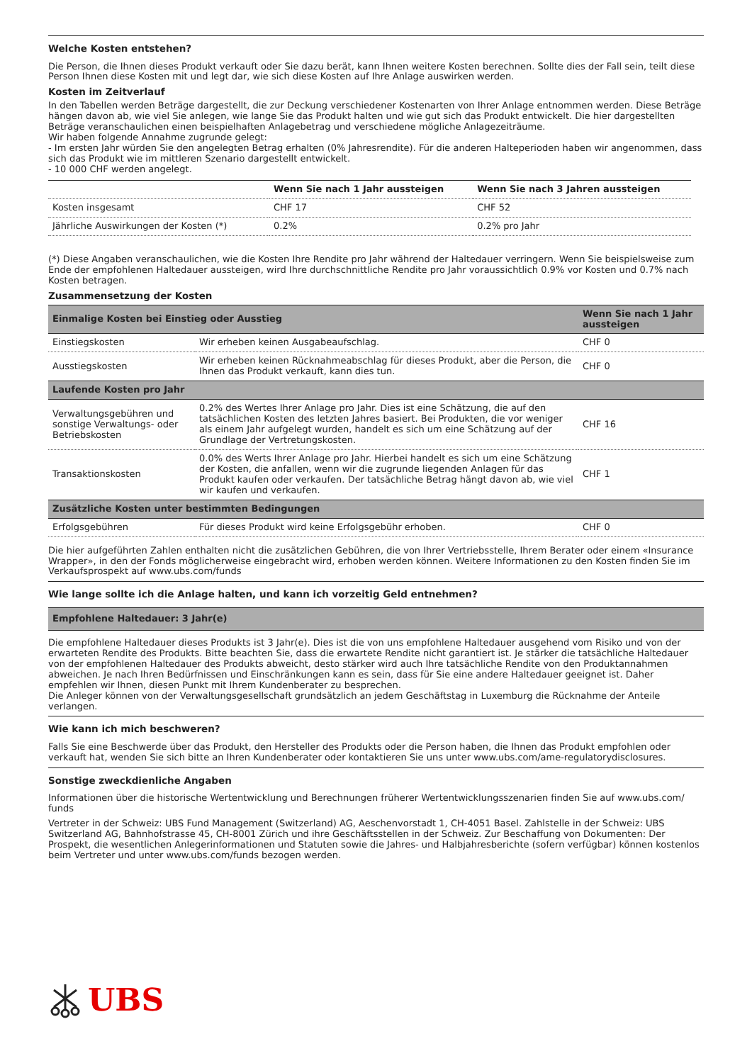Welche Kosten entstehen?
Die Person, die Ihnen dieses Produkt verkauft oder Sie dazu berät, kann Ihnen weitere Kosten berechnen. Sollte dies der Fall sein, teilt diese Person Ihnen diese Kosten mit und legt dar, wie sich diese Kosten auf Ihre Anlage auswirken werden.
Kosten im Zeitverlauf
In den Tabellen werden Beträge dargestellt, die zur Deckung verschiedener Kostenarten von Ihrer Anlage entnommen werden. Diese Beträge hängen davon ab, wie viel Sie anlegen, wie lange Sie das Produkt halten und wie gut sich das Produkt entwickelt. Die hier dargestellten Beträge veranschaulichen einen beispielhaften Anlagebetrag und verschiedene mögliche Anlagezeiträume.
Wir haben folgende Annahme zugrunde gelegt:
- Im ersten Jahr würden Sie den angelegten Betrag erhalten (0% Jahresrendite). Für die anderen Halteperioden haben wir angenommen, dass sich das Produkt wie im mittleren Szenario dargestellt entwickelt.
- 10 000 CHF werden angelegt.
| | Wenn Sie nach 1 Jahr aussteigen | Wenn Sie nach 3 Jahren aussteigen |
| --- | --- | --- |
| Kosten insgesamt | CHF 17 | CHF 52 |
| Jährliche Auswirkungen der Kosten (*) | 0.2% | 0.2% pro Jahr |
(*) Diese Angaben veranschaulichen, wie die Kosten Ihre Rendite pro Jahr während der Haltedauer verringern. Wenn Sie beispielsweise zum Ende der empfohlenen Haltedauer aussteigen, wird Ihre durchschnittliche Rendite pro Jahr voraussichtlich 0.9% vor Kosten und 0.7% nach Kosten betragen.
Zusammensetzung der Kosten
| Einmalige Kosten bei Einstieg oder Ausstieg | | Wenn Sie nach 1 Jahr aussteigen |
| --- | --- | --- |
| Einstiegskosten | Wir erheben keinen Ausgabeaufschlag. | CHF 0 |
| Ausstiegskosten | Wir erheben keinen Rücknahmeabschlag für dieses Produkt, aber die Person, die Ihnen das Produkt verkauft, kann dies tun. | CHF 0 |
| Laufende Kosten pro Jahr | | |
| Verwaltungsgebühren und sonstige Verwaltungs- oder Betriebskosten | 0.2% des Wertes Ihrer Anlage pro Jahr. Dies ist eine Schätzung, die auf den tatsächlichen Kosten des letzten Jahres basiert. Bei Produkten, die vor weniger als einem Jahr aufgelegt wurden, handelt es sich um eine Schätzung auf der Grundlage der Vertretungskosten. | CHF 16 |
| Transaktionskosten | 0.0% des Werts Ihrer Anlage pro Jahr. Hierbei handelt es sich um eine Schätzung der Kosten, die anfallen, wenn wir die zugrunde liegenden Anlagen für das Produkt kaufen oder verkaufen. Der tatsächliche Betrag hängt davon ab, wie viel wir kaufen und verkaufen. | CHF 1 |
| Zusätzliche Kosten unter bestimmten Bedingungen | | |
| Erfolgsgebühren | Für dieses Produkt wird keine Erfolgsgebühr erhoben. | CHF 0 |
Die hier aufgeführten Zahlen enthalten nicht die zusätzlichen Gebühren, die von Ihrer Vertriebsstelle, Ihrem Berater oder einem «Insurance Wrapper», in den der Fonds möglicherweise eingebracht wird, erhoben werden können. Weitere Informationen zu den Kosten finden Sie im Verkaufsprospekt auf www.ubs.com/funds
Wie lange sollte ich die Anlage halten, und kann ich vorzeitig Geld entnehmen?
Empfohlene Haltedauer: 3 Jahr(e)
Die empfohlene Haltedauer dieses Produkts ist 3 Jahr(e). Dies ist die von uns empfohlene Haltedauer ausgehend vom Risiko und von der erwarteten Rendite des Produkts. Bitte beachten Sie, dass die erwartete Rendite nicht garantiert ist. Je stärker die tatsächliche Haltedauer von der empfohlenen Haltedauer des Produkts abweicht, desto stärker wird auch Ihre tatsächliche Rendite von den Produktannahmen abweichen. Je nach Ihren Bedürfnissen und Einschränkungen kann es sein, dass für Sie eine andere Haltedauer geeignet ist. Daher empfehlen wir Ihnen, diesen Punkt mit Ihrem Kundenberater zu besprechen.
Die Anleger können von der Verwaltungsgesellschaft grundsätzlich an jedem Geschäftstag in Luxemburg die Rücknahme der Anteile verlangen.
Wie kann ich mich beschweren?
Falls Sie eine Beschwerde über das Produkt, den Hersteller des Produkts oder die Person haben, die Ihnen das Produkt empfohlen oder verkauft hat, wenden Sie sich bitte an Ihren Kundenberater oder kontaktieren Sie uns unter www.ubs.com/ame-regulatorydisclosures.
Sonstige zweckdienliche Angaben
Informationen über die historische Wertentwicklung und Berechnungen früherer Wertentwicklungsszenarien finden Sie auf www.ubs.com/ funds
Vertreter in der Schweiz: UBS Fund Management (Switzerland) AG, Aeschenvorstadt 1, CH-4051 Basel. Zahlstelle in der Schweiz: UBS Switzerland AG, Bahnhofstrasse 45, CH-8001 Zürich und ihre Geschäftsstellen in der Schweiz. Zur Beschaffung von Dokumenten: Der Prospekt, die wesentlichen Anlegerinformationen und Statuten sowie die Jahres- und Halbjahresberichte (sofern verfügbar) können kostenlos beim Vertreter und unter www.ubs.com/funds bezogen werden.
UBS